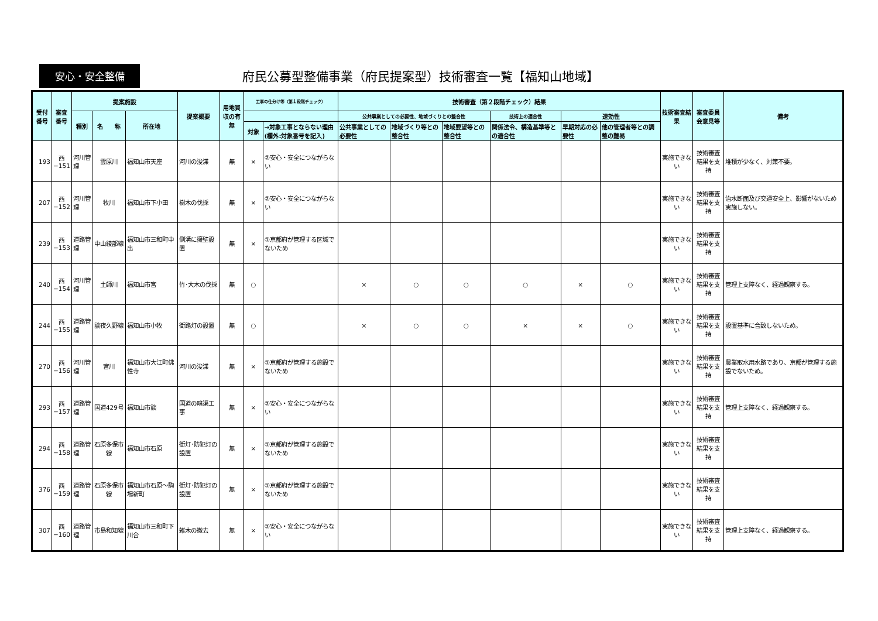安心・安全整備
府民公募型整備事業（府民提案型）技術審査一覧【福知山地域】
| 受付番号 | 審査番号 | 提案施設 | | | 提案概要 | 用地買収の有無 | 工事の仕分け等（第１段階チェック） | | 技術審査（第２段階チェック）結果 | | | | | | 技術審査結果 | 審査委員会意見等 | 備考 |
| --- | --- | --- | --- | --- | --- | --- | --- | --- | --- | --- | --- | --- | --- | --- | --- | --- | --- |
| | | 種別 | 名 称 | 所在地 | | | | | 公共事業としての必要性、地域づくりとの整合性 | | | 技術上の適合性 | 速効性 | | | | |
| | | | | | | | 対象 | →対象工事とならない理由 (欄外:対象番号を記入) | 公共事業としての必要性 | 地域づくり等との整合性 | 地域要望等との整合性 | 関係法令、構造基準等との適合性 | 早期対応の必要性 | 他の管理者等との調整の難易 | | | |
| 193 | 西−151 | 河川管理 | 雲原川 | 福知山市天座 | 河川の浚渫 | 無 | × | ②安心・安全につながらない | | | | | | | 実施できない | 技術審査結果を支持 | 堆積が少なく、対策不要。 |
| 207 | 西−152 | 河川管理 | 牧川 | 福知山市下小田 | 樹木の伐採 | 無 | × | ②安心・安全につながらない | | | | | | | 実施できない | 技術審査結果を支持 | 治水断面及び交通安全上、影響がないため実施しない。 |
| 239 | 西−153 | 道路管理 | 中山綾部線 | 福知山市三和町中出 | 側溝に擁壁設置 | 無 | × | ①京都府が管理する区域でないため | | | | | | | 実施できない | 技術審査結果を支持 | |
| 240 | 西−154 | 河川管理 | 土師川 | 福知山市宮 | 竹･大木の伐採 | 無 | ○ | | × | ○ | ○ | ○ | × | ○ | 実施できない | 技術審査結果を支持 | 管理上支障なく、経過観察する。 |
| 244 | 西−155 | 道路管理 | 談夜久野線 | 福知山市小牧 | 街路灯の設置 | 無 | ○ | | × | ○ | ○ | × | × | ○ | 実施できない | 技術審査結果を支持 | 設置基準に合致しないため。 |
| 270 | 西−156 | 河川管理 | 宮川 | 福知山市大江町佛性寺 | 河川の浚渫 | 無 | × | ①京都府が管理する施設でないため | | | | | | | 実施できない | 技術審査結果を支持 | 農業取水用水路であり、京都が管理する施設でないため。 |
| 293 | 西−157 | 道路管理 | 国道429号 | 福知山市談 | 国道の暗渠工事 | 無 | × | ②安心・安全につながらない | | | | | | | 実施できない | 技術審査結果を支持 | 管理上支障なく、経過観察する。 |
| 294 | 西−158 | 道路管理 | 石原多保市線 | 福知山市石原 | 街灯･防犯灯の設置 | 無 | × | ①京都府が管理する施設でないため | | | | | | | 実施できない | 技術審査結果を支持 | |
| 376 | 西−159 | 道路管理 | 石原多保市線 | 福知山市石原～駒場新町 | 街灯･防犯灯の設置 | 無 | × | ①京都府が管理する施設でないため | | | | | | | 実施できない | 技術審査結果を支持 | |
| 307 | 西−160 | 道路管理 | 市島和知線 | 福知山市三和町下川合 | 雑木の撤去 | 無 | × | ②安心・安全につながらない | | | | | | | 実施できない | 技術審査結果を支持 | 管理上支障なく、経過観察する。 |